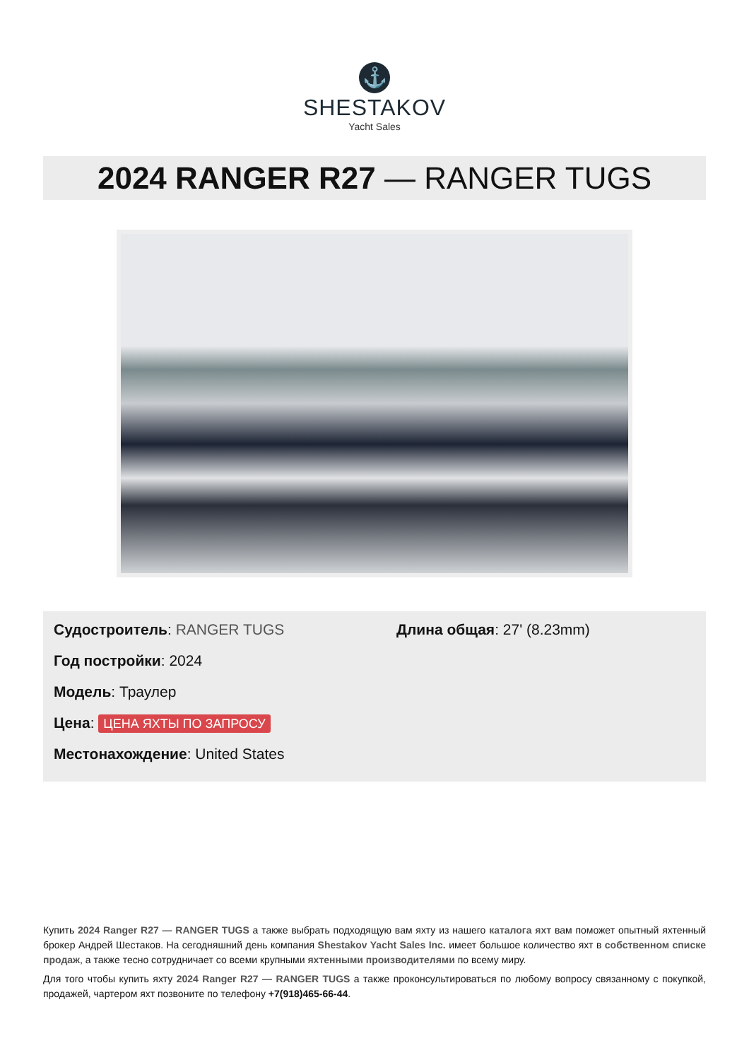⚓
SHESTAKOV
Yacht Sales
2024 RANGER R27 — RANGER TUGS
Судостроитель: RANGER TUGS
Год постройки: 2024
Модель: Траулер
Цена: ЦЕНА ЯХТЫ ПО ЗАПРОСУ
Местонахождение: United States
Длина общая: 27' (8.23mm)
Купить 2024 Ranger R27 — RANGER TUGS а также выбрать подходящую вам яхту из нашего каталога яхт вам поможет опытный яхтенный брокер Андрей Шестаков. На сегодняшний день компания Shestakov Yacht Sales Inc. имеет большое количество яхт в собственном списке продаж, а также тесно сотрудничает со всеми крупными яхтенными производителями по всему миру.
Для того чтобы купить яхту 2024 Ranger R27 — RANGER TUGS а также проконсультироваться по любому вопросу связанному с покупкой, продажей, чартером яхт позвоните по телефону +7(918)465-66-44.